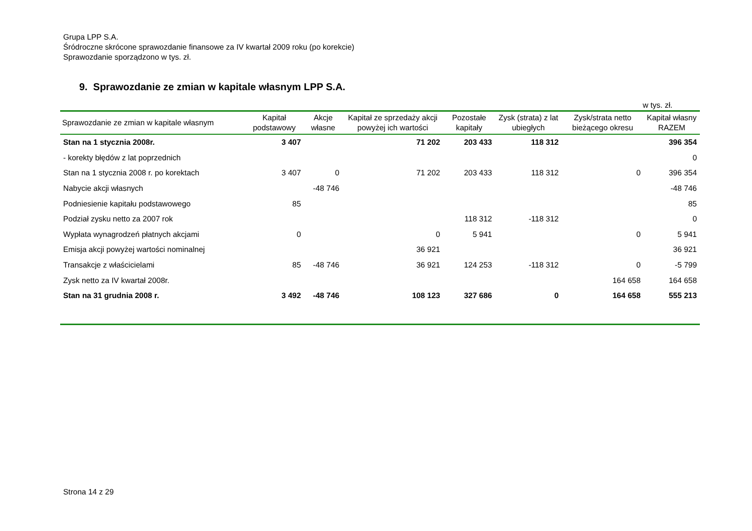Grupa LPP S.A.
Śródroczne skrócone sprawozdanie finansowe za IV kwartał 2009 roku (po korekcie)
Sprawozdanie sporządzono w tys. zł.
9. Sprawozdanie ze zmian w kapitale własnym LPP S.A.
w tys. zł.
| Sprawozdanie ze zmian w kapitale własnym | Kapitał podstawowy | Akcje własne | Kapitał ze sprzedaży akcji powyżej ich wartości | Pozostałe kapitały | Zysk (strata) z lat ubiegłych | Zysk/strata netto bieżącego okresu | Kapitał własny RAZEM |
| --- | --- | --- | --- | --- | --- | --- | --- |
| Stan na 1 stycznia 2008r. | 3 407 | | 71 202 | 203 433 | 118 312 | | 396 354 |
| - korekty błędów z lat poprzednich | | | | | | | 0 |
| Stan na 1 stycznia 2008 r. po korektach | 3 407 | 0 | 71 202 | 203 433 | 118 312 | 0 | 396 354 |
| Nabycie akcji własnych | | -48 746 | | | | | -48 746 |
| Podniesienie kapitału podstawowego | 85 | | | | | | 85 |
| Podział zysku netto za 2007 rok | | | | 118 312 | -118 312 | | 0 |
| Wypłata wynagrodzeń płatnych akcjami | 0 | | 0 | 5 941 | | 0 | 5 941 |
| Emisja akcji powyżej wartości nominalnej | | | 36 921 | | | | 36 921 |
| Transakcje z właścicielami | 85 | -48 746 | 36 921 | 124 253 | -118 312 | 0 | -5 799 |
| Zysk netto za IV kwartał 2008r. | | | | | | 164 658 | 164 658 |
| Stan na 31 grudnia 2008 r. | 3 492 | -48 746 | 108 123 | 327 686 | 0 | 164 658 | 555 213 |
Strona 14 z 29